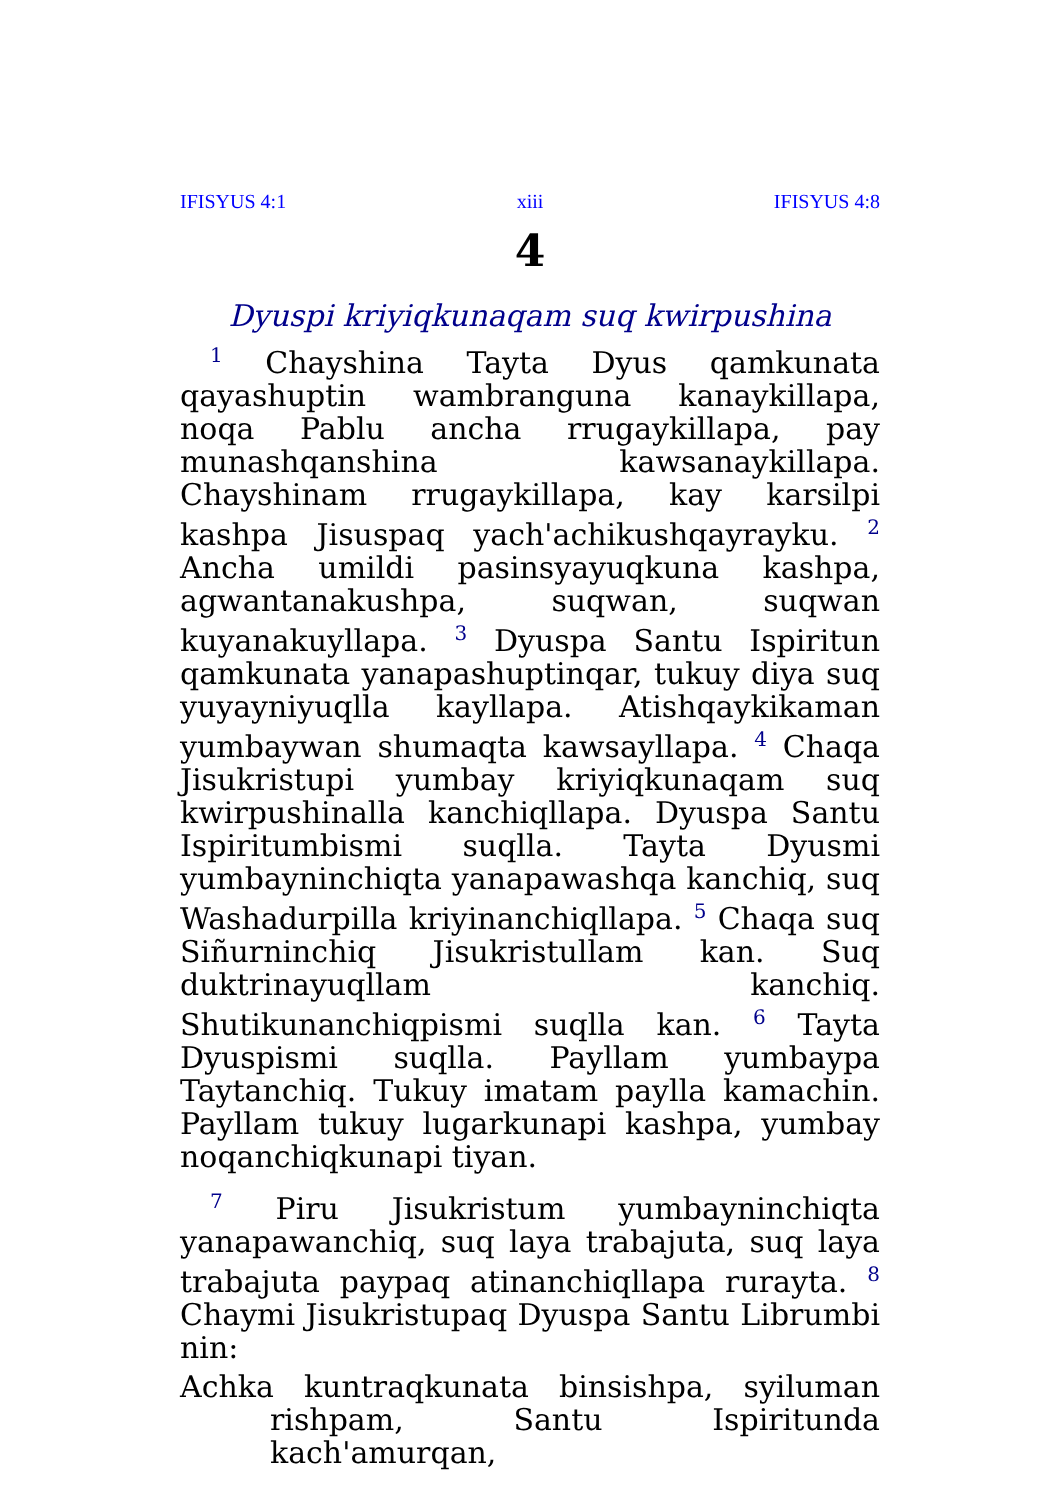IFISYUS 4:1 xiii IFISYUS 4:8
4
Dyuspi kriyiqkunaqam suq kwirpushina
<sup>1</sup> Chayshina Tayta Dyus qamkunata qayashuptin wambranguna kanaykillapa, noqa Pablu ancha rrugaykillapa, pay munashqanshina kawsanaykillapa. Chayshinam rrugaykillapa, kay karsilpi kashpa Jisuspaq yach'achikushqayrayku. <sup>2</sup> Ancha umildi pasinsyayuqkuna kashpa, agwantanakushpa, suqwan, suqwan kuyanakuyllapa. <sup>3</sup> Dyuspa Santu Ispiritun qamkunata yanapashuptinqar, tukuy diya suq yuyayniyuqlla kayllapa. Atishqaykikaman yumbaywan shumaqta kawsayllapa. <sup>4</sup> Chaqa Jisukristupi yumbay kriyiqkunaqam suq kwirpushinalla kanchiqllapa. Dyuspa Santu Ispiritumbismi suqlla. Tayta Dyusmi yumbayninchiqta yanapawashqa kanchiq, suq Washadurpilla kriyinanchiqllapa. <sup>5</sup> Chaqa suq Siñurninchiq Jisukristullam kan. Suq duktrinayuqllam kanchiq. Shutikunanchiqpismi suqlla kan. <sup>6</sup> Tayta Dyuspismi suqlla. Payllam yumbaypa Taytanchiq. Tukuy imatam paylla kamachin. Payllam tukuy lugarkunapi kashpa, yumbay noqanchiqkunapi tiyan.
<sup>7</sup> Piru Jisukristum yumbayninchiqta yanapawanchiq, suq laya trabajuta, suq laya trabajuta paypaq atinanchiqllapa rurayta. <sup>8</sup> Chaymi Jisukristupaq Dyuspa Santu Librumbi nin:
Achka kuntraqkunata binsishpa, syiluman rishpam, Santu Ispiritunda kach'amurqan,